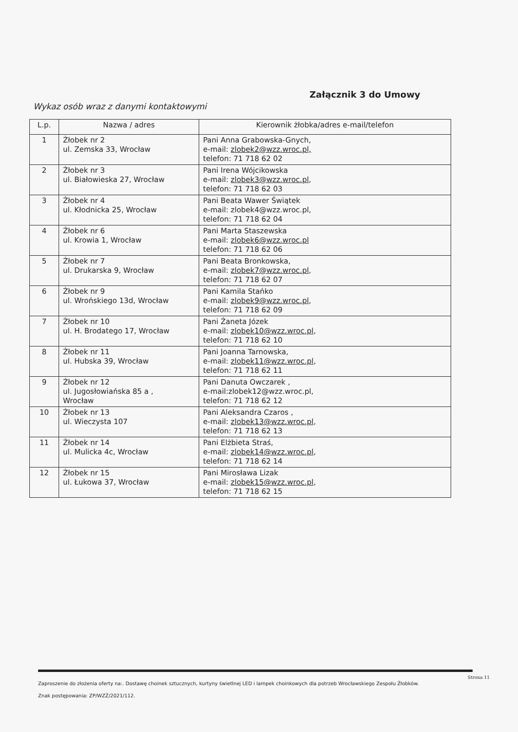Załącznik 3 do Umowy
Wykaz osób wraz z danymi kontaktowymi
| L.p. | Nazwa / adres | Kierownik żłobka/adres e-mail/telefon |
| --- | --- | --- |
| 1 | Żłobek nr 2 ul. Zemska 33, Wrocław | Pani Anna Grabowska-Gnych, e-mail: zlobek2@wzz.wroc.pl, telefon: 71 718 62 02 |
| 2 | Żłobek nr 3 ul. Białowieska 27, Wrocław | Pani Irena Wójcikowska e-mail: zlobek3@wzz.wroc.pl , telefon: 71 718 62 03 |
| 3 | Żłobek nr 4 ul. Kłodnicka 25, Wrocław | Pani Beata Wawer Świątek e-mail: zlobek4@wzz.wroc.pl, telefon: 71 718 62 04 |
| 4 | Żłobek nr 6 ul. Krowia 1, Wrocław | Pani Marta Staszewska e-mail: zlobek6@wzz.wroc.pl telefon: 71 718 62 06 |
| 5 | Żłobek nr 7 ul. Drukarska 9, Wrocław | Pani Beata Bronkowska, e-mail: zlobek7@wzz.wroc.pl , telefon: 71 718 62 07 |
| 6 | Żłobek nr 9 ul. Wrońskiego 13d, Wrocław | Pani Kamila Stańko e-mail: zlobek9@wzz.wroc.pl , telefon: 71 718 62 09 |
| 7 | Żłobek nr 10 ul. H. Brodatego 17, Wrocław | Pani Żaneta Józek e-mail: zlobek10@wzz.wroc.pl , telefon: 71 718 62 10 |
| 8 | Żłobek nr 11 ul. Hubska 39, Wrocław | Pani Joanna Tarnowska, e-mail: zlobek11@wzz.wroc.pl , telefon: 71 718 62 11 |
| 9 | Żłobek nr 12 ul. Jugosłowiańska 85 a , Wrocław | Pani Danuta Owczarek , e-mail:zlobek12@wzz.wroc.pl, telefon: 71 718 62 12 |
| 10 | Żłobek nr 13 ul. Wieczysta 107 | Pani Aleksandra Czaros , e-mail: zlobek13@wzz.wroc.pl , telefon: 71 718 62 13 |
| 11 | Żłobek nr 14 ul. Mulicka 4c, Wrocław | Pani Elżbieta Straś, e-mail: zlobek14@wzz.wroc.pl , telefon: 71 718 62 14 |
| 12 | Żłobek nr 15 ul. Łukowa 37, Wrocław | Pani Mirosława Lizak e-mail: zlobek15@wzz.wroc.pl , telefon: 71 718 62 15 |
Zaproszenie do złożenia oferty na:. Dostawę choinek sztucznych, kurtyny świetlnej LED i lampek choinkowych dla potrzeb Wrocławskiego Zespołu Żłobków.
Znak postępowania: ZP/WZŻ/2021/112.
Strona 11